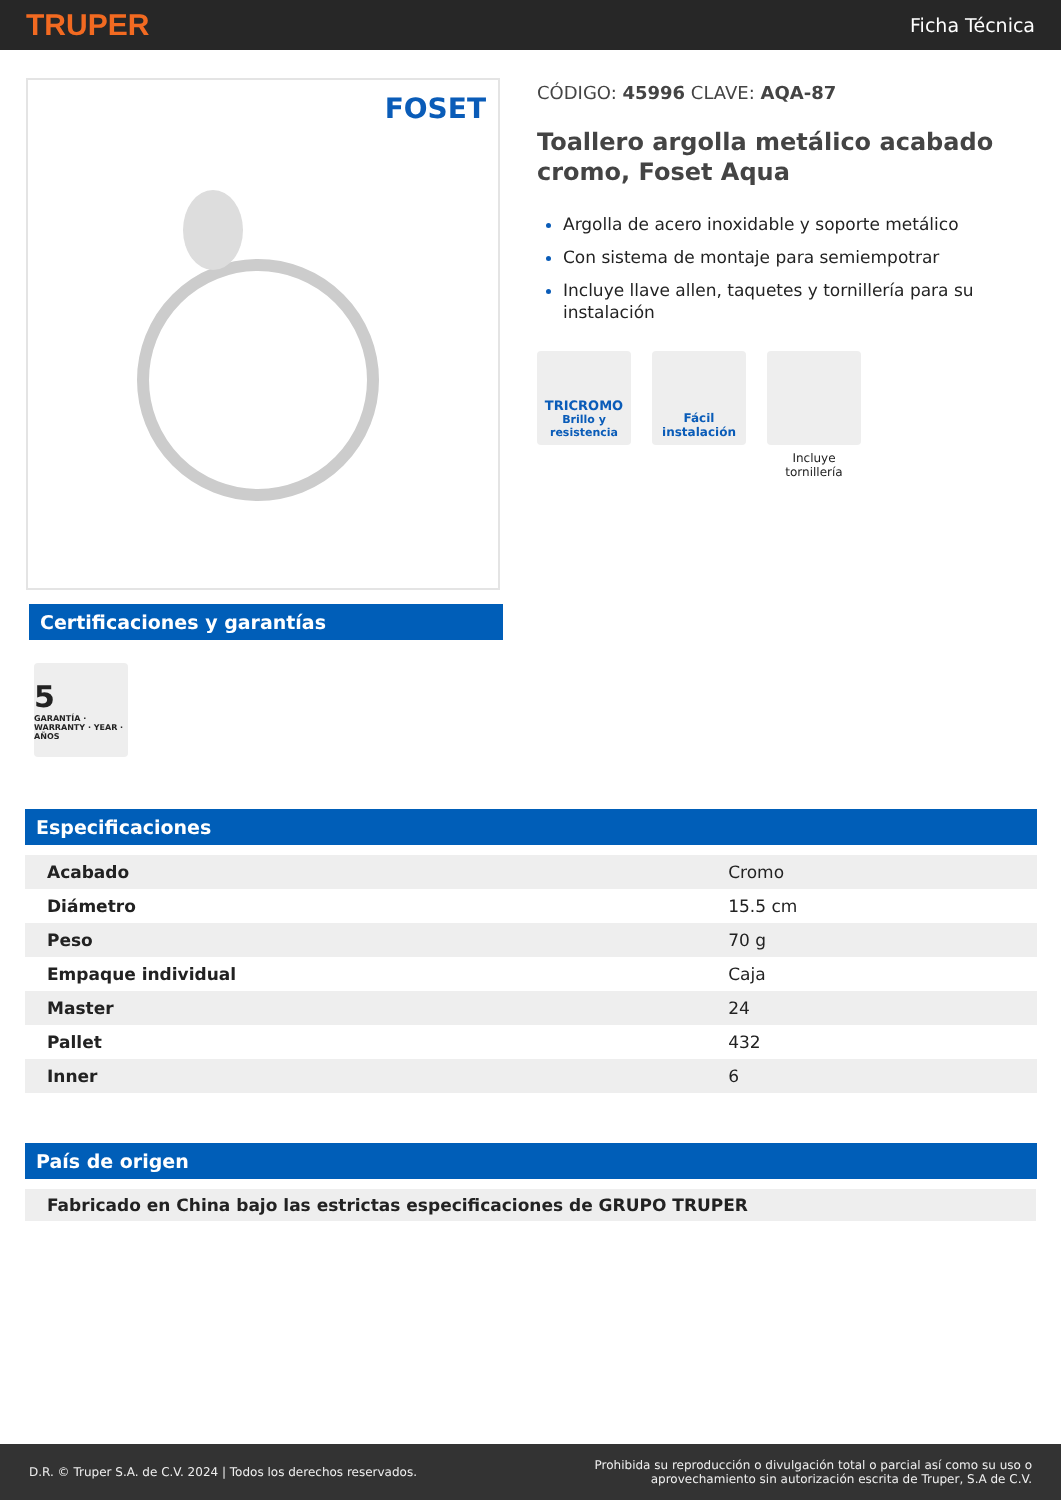TRUPER Ficha Técnica
FOSET
Certificaciones y garantías
5
GARANTÍA · WARRANTY · YEAR · AÑOS
CÓDIGO: 45996 CLAVE: AQA-87
Toallero argolla metálico acabado cromo, Foset Aqua
Argolla de acero inoxidable y soporte metálico
Con sistema de montaje para semiempotrar
Incluye llave allen, taquetes y tornillería para su instalación
TRICROMO
Brillo y resistencia
Fácil instalación
Incluye tornillería
Especificaciones
| Acabado | Cromo |
| Diámetro | 15.5 cm |
| Peso | 70 g |
| Empaque individual | Caja |
| Master | 24 |
| Pallet | 432 |
| Inner | 6 |
País de origen
Fabricado en China bajo las estrictas especificaciones de GRUPO TRUPER
D.R. © Truper S.A. de C.V. 2024 | Todos los derechos reservados. Prohibida su reproducción o divulgación total o parcial así como su uso o
aprovechamiento sin autorización escrita de Truper, S.A de C.V.